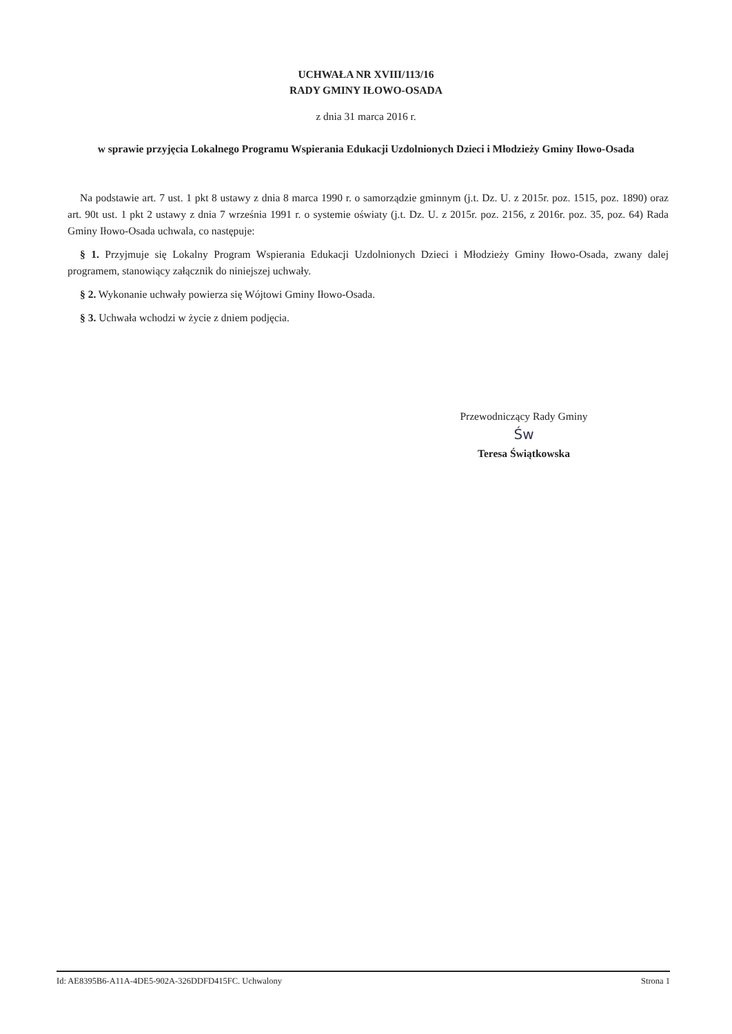UCHWAŁA NR XVIII/113/16
RADY GMINY IŁOWO-OSADA
z dnia 31 marca 2016 r.
w sprawie przyjęcia Lokalnego Programu Wspierania Edukacji Uzdolnionych Dzieci i Młodzieży Gminy Iłowo-Osada
Na podstawie art. 7 ust. 1 pkt 8 ustawy z dnia 8 marca 1990 r. o samorządzie gminnym (j.t. Dz. U. z 2015r. poz. 1515, poz. 1890) oraz art. 90t ust. 1 pkt 2 ustawy z dnia 7 września 1991 r. o systemie oświaty (j.t. Dz. U. z 2015r. poz. 2156, z 2016r. poz. 35, poz. 64) Rada Gminy Iłowo-Osada uchwala, co następuje:
§ 1. Przyjmuje się Lokalny Program Wspierania Edukacji Uzdolnionych Dzieci i Młodzieży Gminy Iłowo-Osada, zwany dalej programem, stanowiący załącznik do niniejszej uchwały.
§ 2. Wykonanie uchwały powierza się Wójtowi Gminy Iłowo-Osada.
§ 3. Uchwała wchodzi w życie z dniem podjęcia.
Przewodniczący Rady Gminy
Św
Teresa Świątkowska
Id: AE8395B6-A11A-4DE5-902A-326DDFD415FC. Uchwalony Strona 1